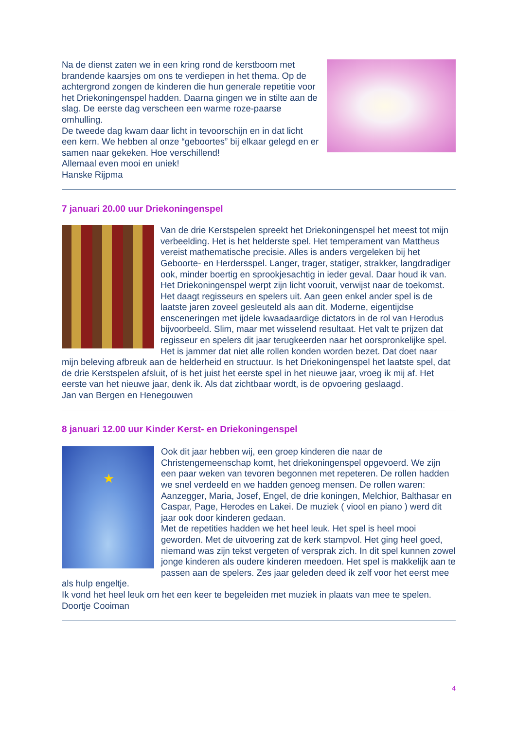Na de dienst zaten we in een kring rond de kerstboom met brandende kaarsjes om ons te verdiepen in het thema. Op de achtergrond zongen de kinderen die hun generale repetitie voor het Driekoningenspel hadden. Daarna gingen we in stilte aan de slag. De eerste dag verscheen een warme roze-paarse omhulling.
De tweede dag kwam daar licht in tevoorschijn en in dat licht een kern. We hebben al onze “geboortes” bij elkaar gelegd en er samen naar gekeken. Hoe verschillend!
Allemaal even mooi en uniek!
Hanske Rijpma
7 januari 20.00 uur Driekoningenspel
Van de drie Kerstspelen spreekt het Driekoningenspel het meest tot mijn verbeelding. Het is het helderste spel. Het temperament van Mattheus vereist mathematische precisie. Alles is anders vergeleken bij het Geboorte- en Herdersspel. Langer, trager, statiger, strakker, langdradiger ook, minder boertig en sprookjesachtig in ieder geval. Daar houd ik van. Het Driekoningenspel werpt zijn licht vooruit, verwijst naar de toekomst. Het daagt regisseurs en spelers uit. Aan geen enkel ander spel is de laatste jaren zoveel gesleuteld als aan dit. Moderne, eigentijdse ensceneringen met ijdele kwaadaardige dictators in de rol van Herodus bijvoorbeeld. Slim, maar met wisselend resultaat. Het valt te prijzen dat regisseur en spelers dit jaar terugkeerden naar het oorspronkelijke spel. Het is jammer dat niet alle rollen konden worden bezet. Dat doet naar mijn beleving afbreuk aan de helderheid en structuur. Is het Driekoningenspel het laatste spel, dat de drie Kerstspelen afsluit, of is het juist het eerste spel in het nieuwe jaar, vroeg ik mij af. Het eerste van het nieuwe jaar, denk ik. Als dat zichtbaar wordt, is de opvoering geslaagd.
Jan van Bergen en Henegouwen
8 januari 12.00 uur Kinder Kerst- en Driekoningenspel
★
Ook dit jaar hebben wij, een groep kinderen die naar de Christengemeenschap komt, het driekoningenspel opgevoerd. We zijn een paar weken van tevoren begonnen met repeteren. De rollen hadden we snel verdeeld en we hadden genoeg mensen. De rollen waren: Aanzegger, Maria, Josef, Engel, de drie koningen, Melchior, Balthasar en Caspar, Page, Herodes en Lakei. De muziek ( viool en piano ) werd dit jaar ook door kinderen gedaan.
Met de repetities hadden we het heel leuk. Het spel is heel mooi geworden. Met de uitvoering zat de kerk stampvol. Het ging heel goed, niemand was zijn tekst vergeten of versprak zich. In dit spel kunnen zowel jonge kinderen als oudere kinderen meedoen. Het spel is makkelijk aan te passen aan de spelers. Zes jaar geleden deed ik zelf voor het eerst mee als hulp engeltje.
Ik vond het heel leuk om het een keer te begeleiden met muziek in plaats van mee te spelen.
Doortje Cooiman
4